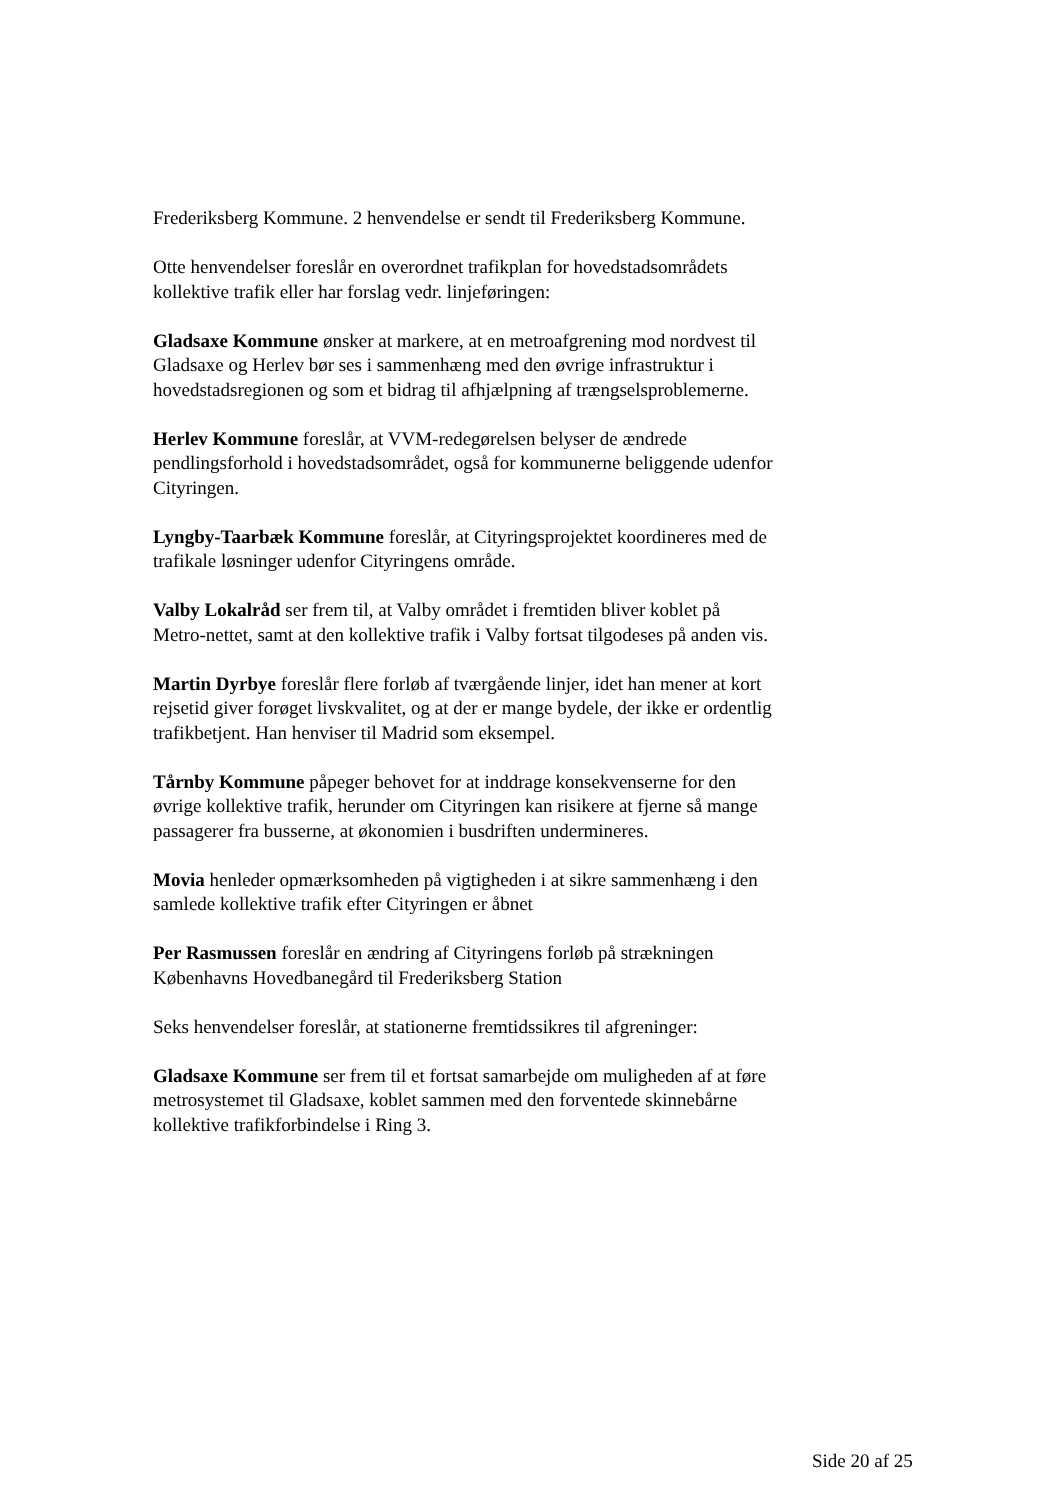Frederiksberg Kommune. 2 henvendelse er sendt til Frederiksberg Kommune.
Otte henvendelser foreslår en overordnet trafikplan for hovedstadsområdets kollektive trafik eller har forslag vedr. linjeføringen:
Gladsaxe Kommune ønsker at markere, at en metroafgrening mod nordvest til Gladsaxe og Herlev bør ses i sammenhæng med den øvrige infrastruktur i hovedstadsregionen og som et bidrag til afhjælpning af trængselsproblemerne.
Herlev Kommune foreslår, at VVM-redegørelsen belyser de ændrede pendlingsforhold i hovedstadsområdet, også for kommunerne beliggende udenfor Cityringen.
Lyngby-Taarbæk Kommune foreslår, at Cityringsprojektet koordineres med de trafikale løsninger udenfor Cityringens område.
Valby Lokalråd ser frem til, at Valby området i fremtiden bliver koblet på Metro-nettet, samt at den kollektive trafik i Valby fortsat tilgodeses på anden vis.
Martin Dyrbye foreslår flere forløb af tværgående linjer, idet han mener at kort rejsetid giver forøget livskvalitet, og at der er mange bydele, der ikke er ordentlig trafikbetjent. Han henviser til Madrid som eksempel.
Tårnby Kommune påpeger behovet for at inddrage konsekvenserne for den øvrige kollektive trafik, herunder om Cityringen kan risikere at fjerne så mange passagerer fra busserne, at økonomien i busdriften undermineres.
Movia henleder opmærksomheden på vigtigheden i at sikre sammenhæng i den samlede kollektive trafik efter Cityringen er åbnet
Per Rasmussen foreslår en ændring af Cityringens forløb på strækningen Københavns Hovedbanegård til Frederiksberg Station
Seks henvendelser foreslår, at stationerne fremtidssikres til afgreninger:
Gladsaxe Kommune ser frem til et fortsat samarbejde om muligheden af at føre metrosystemet til Gladsaxe, koblet sammen med den forventede skinnebårne kollektive trafikforbindelse i Ring 3.
Side 20 af 25